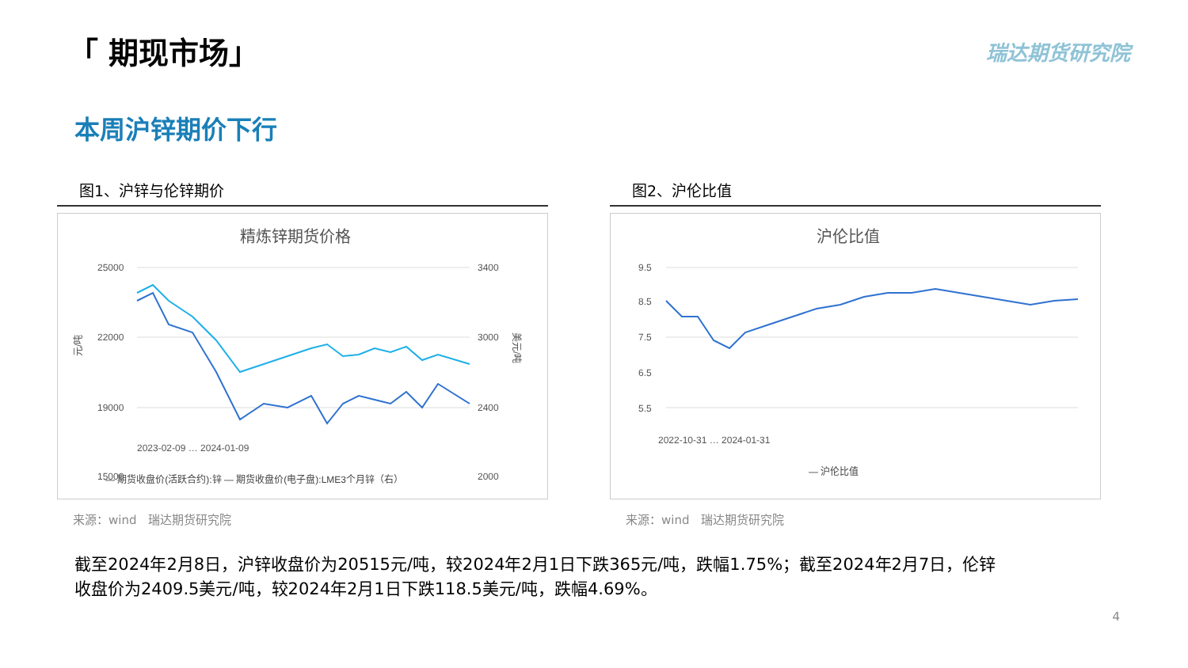「 期现市场」 瑞达期货研究院
本周沪锌期价下行
图1、沪锌与伦锌期价
精炼锌期货价格
25000
22000
19000
15000
3400
3000
2400
2000
元/吨
美元/吨
2023-02-09 … 2024-01-09
— 期货收盘价(活跃合约):锌 — 期货收盘价(电子盘):LME3个月锌（右）
来源：wind　瑞达期货研究院
图2、沪伦比值
沪伦比值
9.5
8.5
7.5
6.5
5.5
2022-10-31 … 2024-01-31
— 沪伦比值
来源：wind　瑞达期货研究院
截至2024年2月8日，沪锌收盘价为20515元/吨，较2024年2月1日下跌365元/吨，跌幅1.75%；截至2024年2月7日，伦锌收盘价为2409.5美元/吨，较2024年2月1日下跌118.5美元/吨，跌幅4.69%。
4